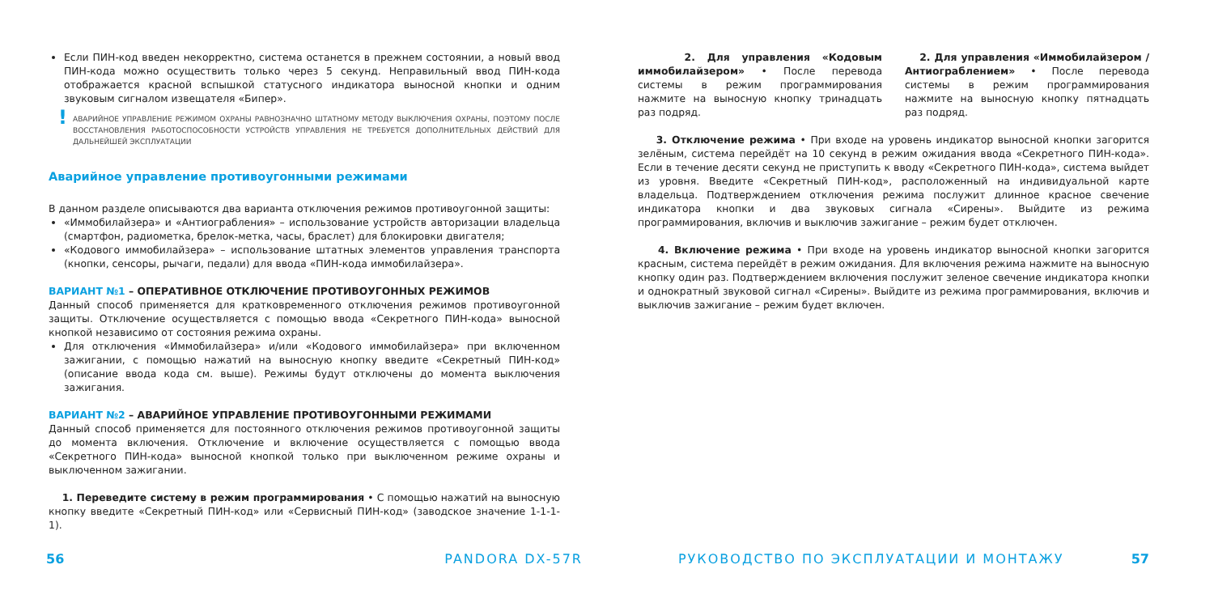Если ПИН-код введен некорректно, система останется в прежнем состоянии, а новый ввод ПИН-кода можно осуществить только через 5 секунд. Неправильный ввод ПИН-кода отображается красной вспышкой статусного индикатора выносной кнопки и одним звуковым сигналом извещателя «Бипер».
! АВАРИЙНОЕ УПРАВЛЕНИЕ РЕЖИМОМ ОХРАНЫ РАВНОЗНАЧНО ШТАТНОМУ МЕТОДУ ВЫКЛЮЧЕНИЯ ОХРАНЫ, ПОЭТОМУ ПОСЛЕ ВОССТАНОВЛЕНИЯ РАБОТОСПОСОБНОСТИ УСТРОЙСТВ УПРАВЛЕНИЯ НЕ ТРЕБУЕТСЯ ДОПОЛНИТЕЛЬНЫХ ДЕЙСТВИЙ ДЛЯ ДАЛЬНЕЙШЕЙ ЭКСПЛУАТАЦИИ
Аварийное управление противоугонными режимами
В данном разделе описываются два варианта отключения режимов противоугонной защиты:
«Иммобилайзера» и «Антиограбления» – использование устройств авторизации владельца (смартфон, радиометка, брелок-метка, часы, браслет) для блокировки двигателя;
«Кодового иммобилайзера» – использование штатных элементов управления транспорта (кнопки, сенсоры, рычаги, педали) для ввода «ПИН-кода иммобилайзера».
ВАРИАНТ №1 – ОПЕРАТИВНОЕ ОТКЛЮЧЕНИЕ ПРОТИВОУГОННЫХ РЕЖИМОВ
Данный способ применяется для кратковременного отключения режимов противоугонной защиты. Отключение осуществляется с помощью ввода «Секретного ПИН-кода» выносной кнопкой независимо от состояния режима охраны.
Для отключения «Иммобилайзера» и/или «Кодового иммобилайзера» при включенном зажигании, с помощью нажатий на выносную кнопку введите «Секретный ПИН-код» (описание ввода кода см. выше). Режимы будут отключены до момента выключения зажигания.
ВАРИАНТ №2 – АВАРИЙНОЕ УПРАВЛЕНИЕ ПРОТИВОУГОННЫМИ РЕЖИМАМИ
Данный способ применяется для постоянного отключения режимов противоугонной защиты до момента включения. Отключение и включение осуществляется с помощью ввода «Секретного ПИН-кода» выносной кнопкой только при выключенном режиме охраны и выключенном зажигании.
1. Переведите систему в режим программирования • С помощью нажатий на выносную кнопку введите «Секретный ПИН-код» или «Сервисный ПИН-код» (заводское значение 1-1-1-1).
2. Для управления «Кодовым иммобилайзером» • После перевода системы в режим программирования нажмите на выносную кнопку тринадцать раз подряд.
2. Для управления «Иммобилайзером / Антиограблением» • После перевода системы в режим программирования нажмите на выносную кнопку пятнадцать раз подряд.
3. Отключение режима • При входе на уровень индикатор выносной кнопки загорится зелёным, система перейдёт на 10 секунд в режим ожидания ввода «Секретного ПИН-кода». Если в течение десяти секунд не приступить к вводу «Секретного ПИН-кода», система выйдет из уровня. Введите «Секретный ПИН-код», расположенный на индивидуальной карте владельца. Подтверждением отключения режима послужит длинное красное свечение индикатора кнопки и два звуковых сигнала «Сирены». Выйдите из режима программирования, включив и выключив зажигание – режим будет отключен.
4. Включение режима • При входе на уровень индикатор выносной кнопки загорится красным, система перейдёт в режим ожидания. Для включения режима нажмите на выносную кнопку один раз. Подтверждением включения послужит зеленое свечение индикатора кнопки и однократный звуковой сигнал «Сирены». Выйдите из режима программирования, включив и выключив зажигание – режим будет включен.
56 PANDORA DX-57R РУКОВОДСТВО ПО ЭКСПЛУАТАЦИИ И МОНТАЖУ 57